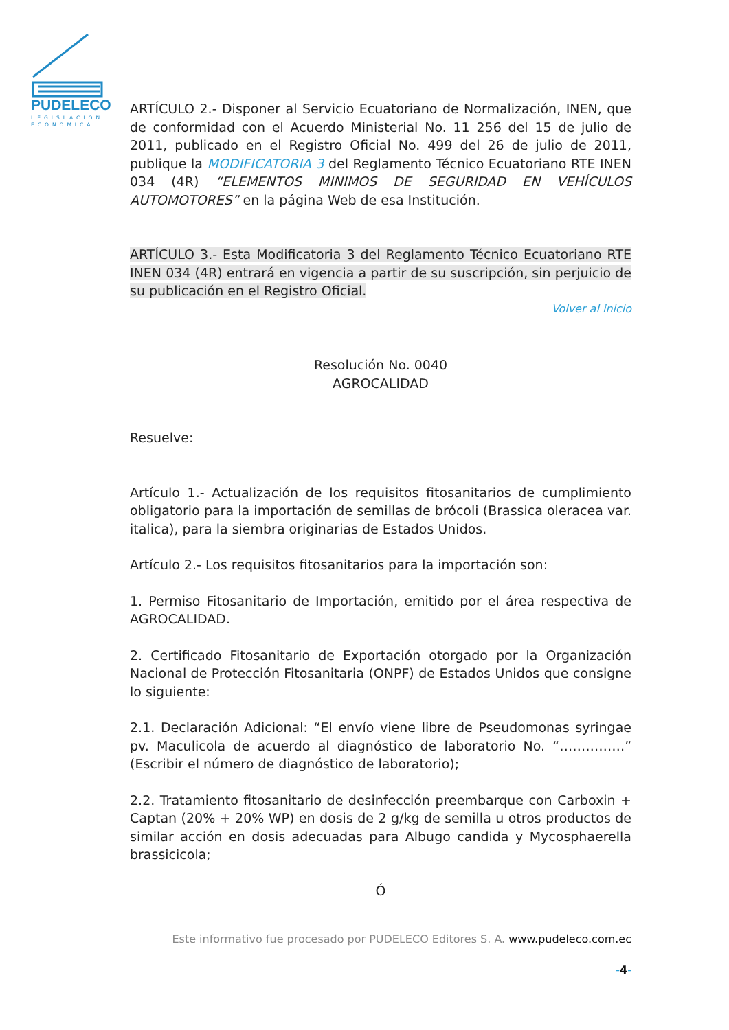PUDELECO
LEGISLACIÓN
ECONÓMICA
ARTÍCULO 2.- Disponer al Servicio Ecuatoriano de Normalización, INEN, que de conformidad con el Acuerdo Ministerial No. 11 256 del 15 de julio de 2011, publicado en el Registro Oficial No. 499 del 26 de julio de 2011, publique la MODIFICATORIA 3 del Reglamento Técnico Ecuatoriano RTE INEN 034 (4R) “ELEMENTOS MINIMOS DE SEGURIDAD EN VEHÍCULOS AUTOMOTORES” en la página Web de esa Institución.
ARTÍCULO 3.- Esta Modificatoria 3 del Reglamento Técnico Ecuatoriano RTE INEN 034 (4R) entrará en vigencia a partir de su suscripción, sin perjuicio de su publicación en el Registro Oficial.
Volver al inicio
Resolución No. 0040
AGROCALIDAD
Resuelve:
Artículo 1.- Actualización de los requisitos fitosanitarios de cumplimiento obligatorio para la importación de semillas de brócoli (Brassica oleracea var. italica), para la siembra originarias de Estados Unidos.
Artículo 2.- Los requisitos fitosanitarios para la importación son:
1. Permiso Fitosanitario de Importación, emitido por el área respectiva de AGROCALIDAD.
2. Certificado Fitosanitario de Exportación otorgado por la Organización Nacional de Protección Fitosanitaria (ONPF) de Estados Unidos que consigne lo siguiente:
2.1. Declaración Adicional: “El envío viene libre de Pseudomonas syringae pv. Maculicola de acuerdo al diagnóstico de laboratorio No. “……………” (Escribir el número de diagnóstico de laboratorio);
2.2. Tratamiento fitosanitario de desinfección preembarque con Carboxin + Captan (20% + 20% WP) en dosis de 2 g/kg de semilla u otros productos de similar acción en dosis adecuadas para Albugo candida y Mycosphaerella brassicicola;
Ó
Este informativo fue procesado por PUDELECO Editores S. A. www.pudeleco.com.ec
-4-